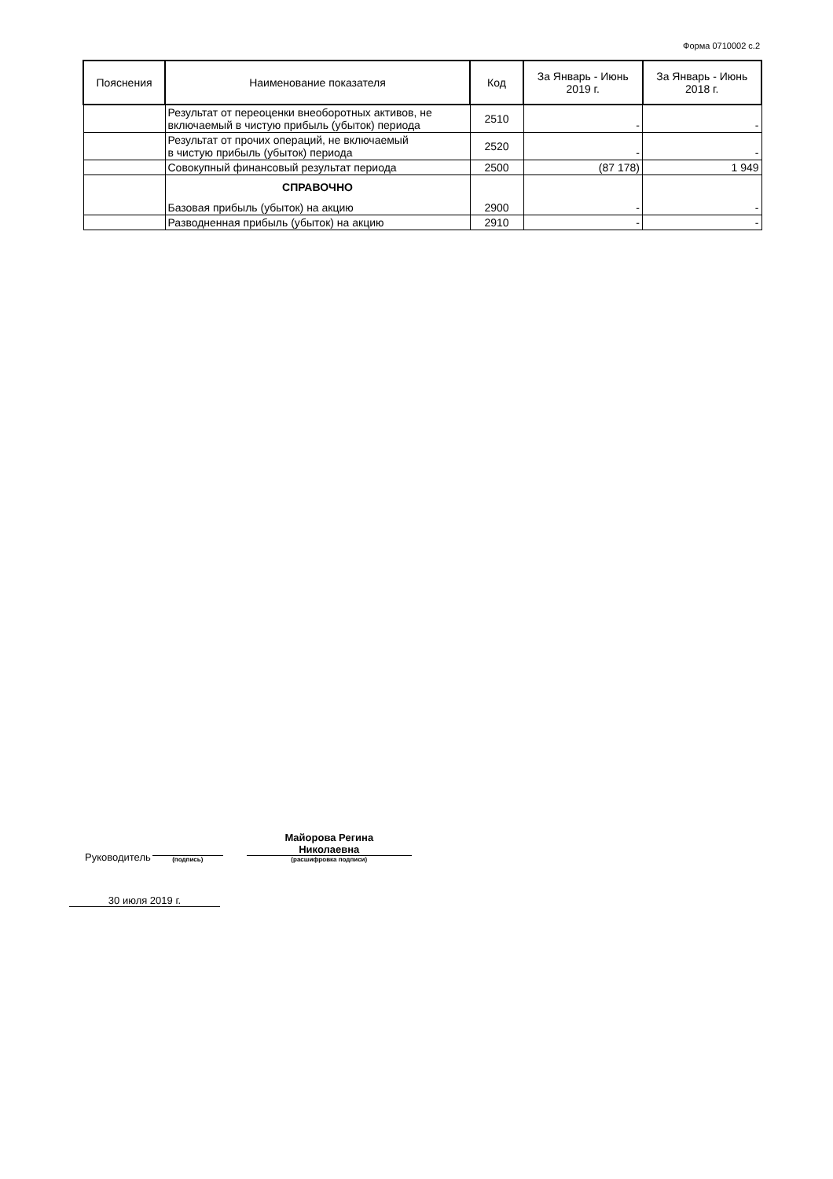Форма 0710002 с.2
| Пояснения | Наименование показателя | Код | За Январь - Июнь 2019 г. | За Январь - Июнь 2018 г. |
| --- | --- | --- | --- | --- |
| | Результат от переоценки внеоборотных активов, не включаемый в чистую прибыль (убыток) периода | 2510 | - | - |
| | Результат от прочих операций, не включаемый в чистую прибыль (убыток) периода | 2520 | - | - |
| | Совокупный финансовый результат периода | 2500 | (87 178) | 1 949 |
| | СПРАВОЧНО Базовая прибыль (убыток) на акцию | 2900 | - | - |
| | Разводненная прибыль (убыток) на акцию | 2910 | - | - |
Руководитель
(подпись)
Майорова Регина
Николаевна
(расшифровка подписи)
30 июля 2019 г.